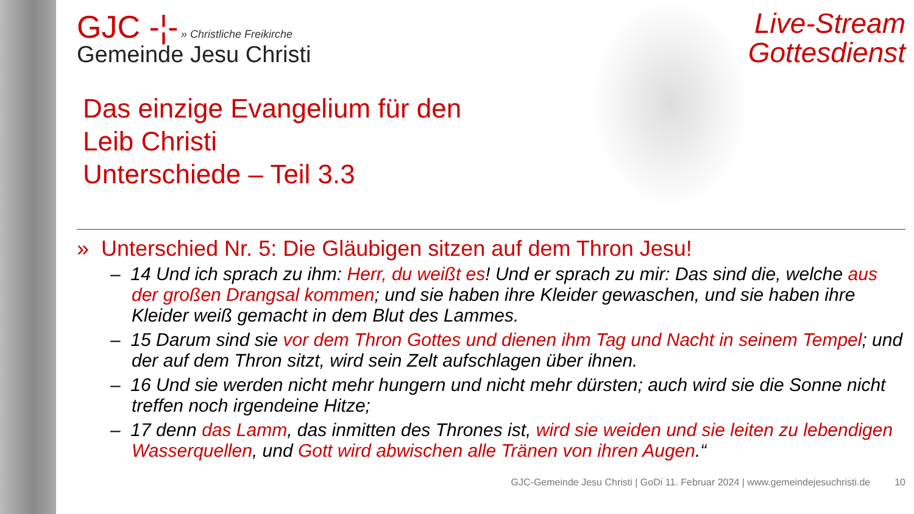GJC -¦- » Christliche Freikirche
Gemeinde Jesu Christi
Das einzige Evangelium für den
Leib Christi
Unterschiede – Teil 3.3
Live-Stream
Gottesdienst
» Unterschied Nr. 5: Die Gläubigen sitzen auf dem Thron Jesu!
– 14 Und ich sprach zu ihm: Herr, du weißt es! Und er sprach zu mir: Das sind die, welche aus der großen Drangsal kommen; und sie haben ihre Kleider gewaschen, und sie haben ihre Kleider weiß gemacht in dem Blut des Lammes.
– 15 Darum sind sie vor dem Thron Gottes und dienen ihm Tag und Nacht in seinem Tempel; und der auf dem Thron sitzt, wird sein Zelt aufschlagen über ihnen.
– 16 Und sie werden nicht mehr hungern und nicht mehr dürsten; auch wird sie die Sonne nicht treffen noch irgendeine Hitze;
– 17 denn das Lamm, das inmitten des Thrones ist, wird sie weiden und sie leiten zu lebendigen Wasserquellen, und Gott wird abwischen alle Tränen von ihren Augen.“
GJC-Gemeinde Jesu Christi | GoDi 11. Februar 2024 | www.gemeindejesuchristi.de 10